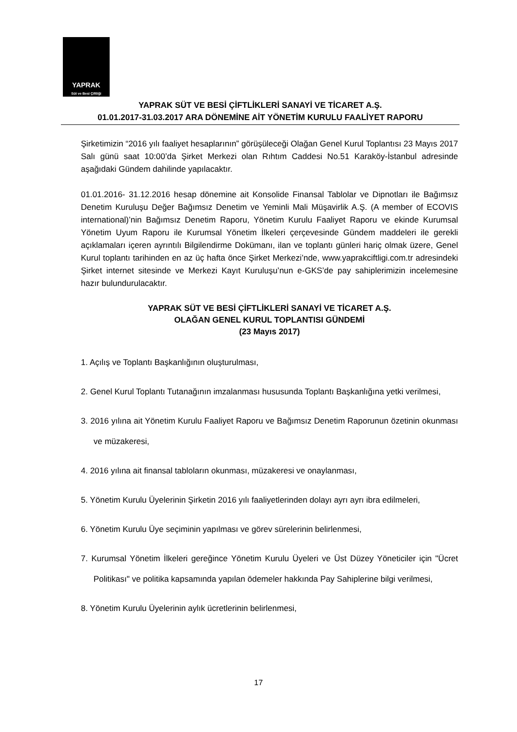YAPRAK
Süt ve Besi Çiftliği
YAPRAK SÜT VE BESİ ÇİFTLİKLERİ SANAYİ VE TİCARET A.Ş.
01.01.2017-31.03.2017 ARA DÖNEMİNE AİT YÖNETİM KURULU FAALİYET RAPORU
Şirketimizin “2016 yılı faaliyet hesaplarının” görüşüleceği Olağan Genel Kurul Toplantısı 23 Mayıs 2017 Salı günü saat 10:00’da Şirket Merkezi olan Rıhtım Caddesi No.51 Karaköy-İstanbul adresinde aşağıdaki Gündem dahilinde yapılacaktır.
01.01.2016- 31.12.2016 hesap dönemine ait Konsolide Finansal Tablolar ve Dipnotları ile Bağımsız Denetim Kuruluşu Değer Bağımsız Denetim ve Yeminli Mali Müşavirlik A.Ş. (A member of ECOVIS international)’nin Bağımsız Denetim Raporu, Yönetim Kurulu Faaliyet Raporu ve ekinde Kurumsal Yönetim Uyum Raporu ile Kurumsal Yönetim İlkeleri çerçevesinde Gündem maddeleri ile gerekli açıklamaları içeren ayrıntılı Bilgilendirme Dokümanı, ilan ve toplantı günleri hariç olmak üzere, Genel Kurul toplantı tarihinden en az üç hafta önce Şirket Merkezi’nde, www.yaprakciftligi.com.tr adresindeki Şirket internet sitesinde ve Merkezi Kayıt Kuruluşu’nun e-GKS’de pay sahiplerimizin incelemesine hazır bulundurulacaktır.
YAPRAK SÜT VE BESİ ÇİFTLİKLERİ SANAYİ VE TİCARET A.Ş.
OLAĞAN GENEL KURUL TOPLANTISI GÜNDEMİ
(23 Mayıs 2017)
1. Açılış ve Toplantı Başkanlığının oluşturulması,
2. Genel Kurul Toplantı Tutanağının imzalanması hususunda Toplantı Başkanlığına yetki verilmesi,
3. 2016 yılına ait Yönetim Kurulu Faaliyet Raporu ve Bağımsız Denetim Raporunun özetinin okunması ve müzakeresi,
4. 2016 yılına ait finansal tabloların okunması, müzakeresi ve onaylanması,
5. Yönetim Kurulu Üyelerinin Şirketin 2016 yılı faaliyetlerinden dolayı ayrı ayrı ibra edilmeleri,
6. Yönetim Kurulu Üye seçiminin yapılması ve görev sürelerinin belirlenmesi,
7. Kurumsal Yönetim İlkeleri gereğince Yönetim Kurulu Üyeleri ve Üst Düzey Yöneticiler için "Ücret Politikası" ve politika kapsamında yapılan ödemeler hakkında Pay Sahiplerine bilgi verilmesi,
8. Yönetim Kurulu Üyelerinin aylık ücretlerinin belirlenmesi,
17